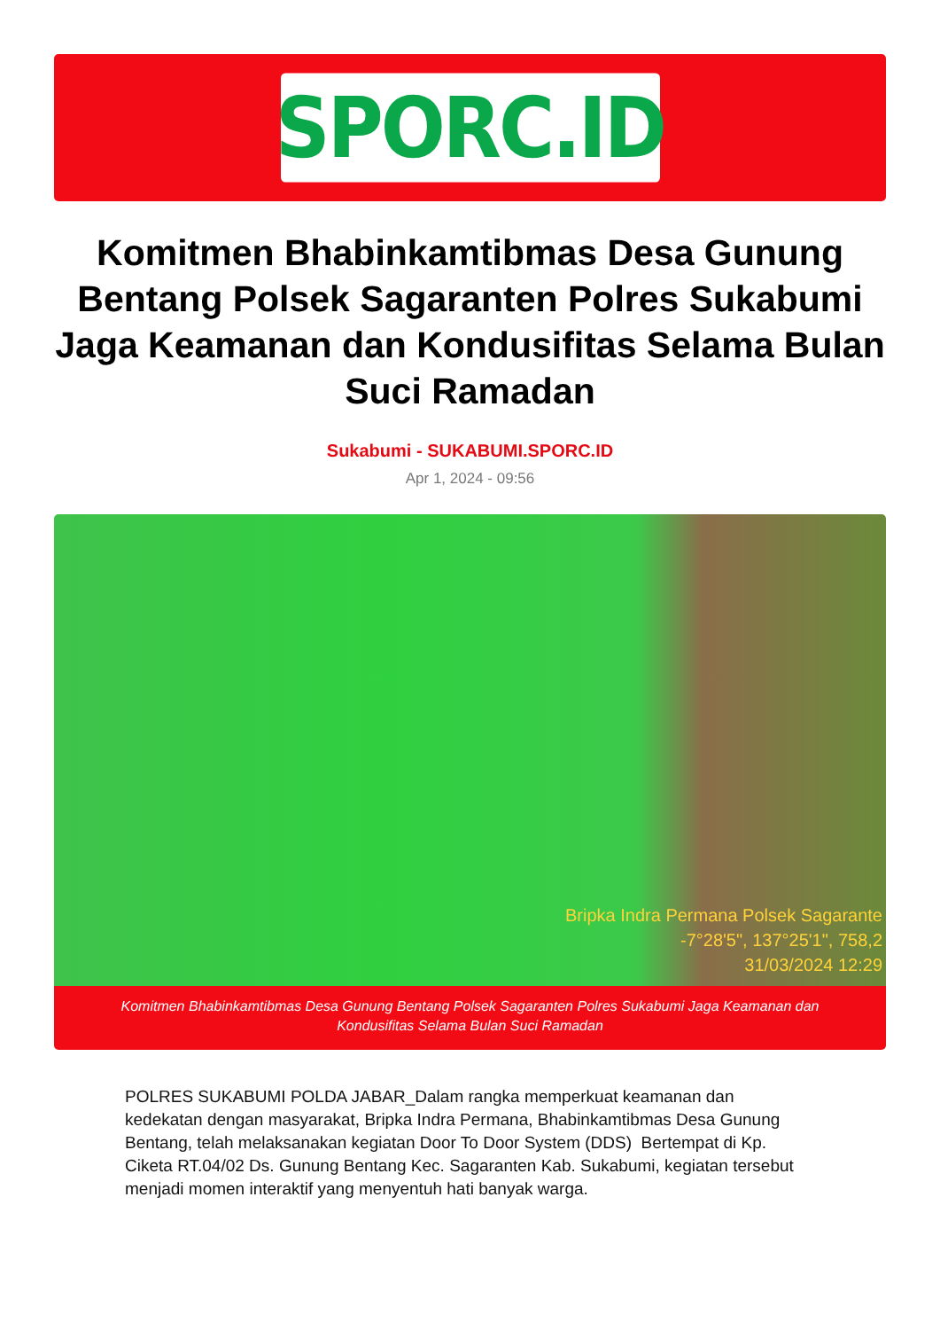SPORC.ID
Komitmen Bhabinkamtibmas Desa Gunung Bentang Polsek Sagaranten Polres Sukabumi Jaga Keamanan dan Kondusifitas Selama Bulan Suci Ramadan
Sukabumi - SUKABUMI.SPORC.ID
Apr 1, 2024 - 09:56
Bripka Indra Permana Polsek Sagarante
-7°28'5", 137°25'1", 758,2
31/03/2024 12:29
Komitmen Bhabinkamtibmas Desa Gunung Bentang Polsek Sagaranten Polres Sukabumi Jaga Keamanan dan Kondusifitas Selama Bulan Suci Ramadan
POLRES SUKABUMI POLDA JABAR_Dalam rangka memperkuat keamanan dan kedekatan dengan masyarakat, Bripka Indra Permana, Bhabinkamtibmas Desa Gunung Bentang, telah melaksanakan kegiatan Door To Door System (DDS) Bertempat di Kp. Ciketa RT.04/02 Ds. Gunung Bentang Kec. Sagaranten Kab. Sukabumi, kegiatan tersebut menjadi momen interaktif yang menyentuh hati banyak warga.